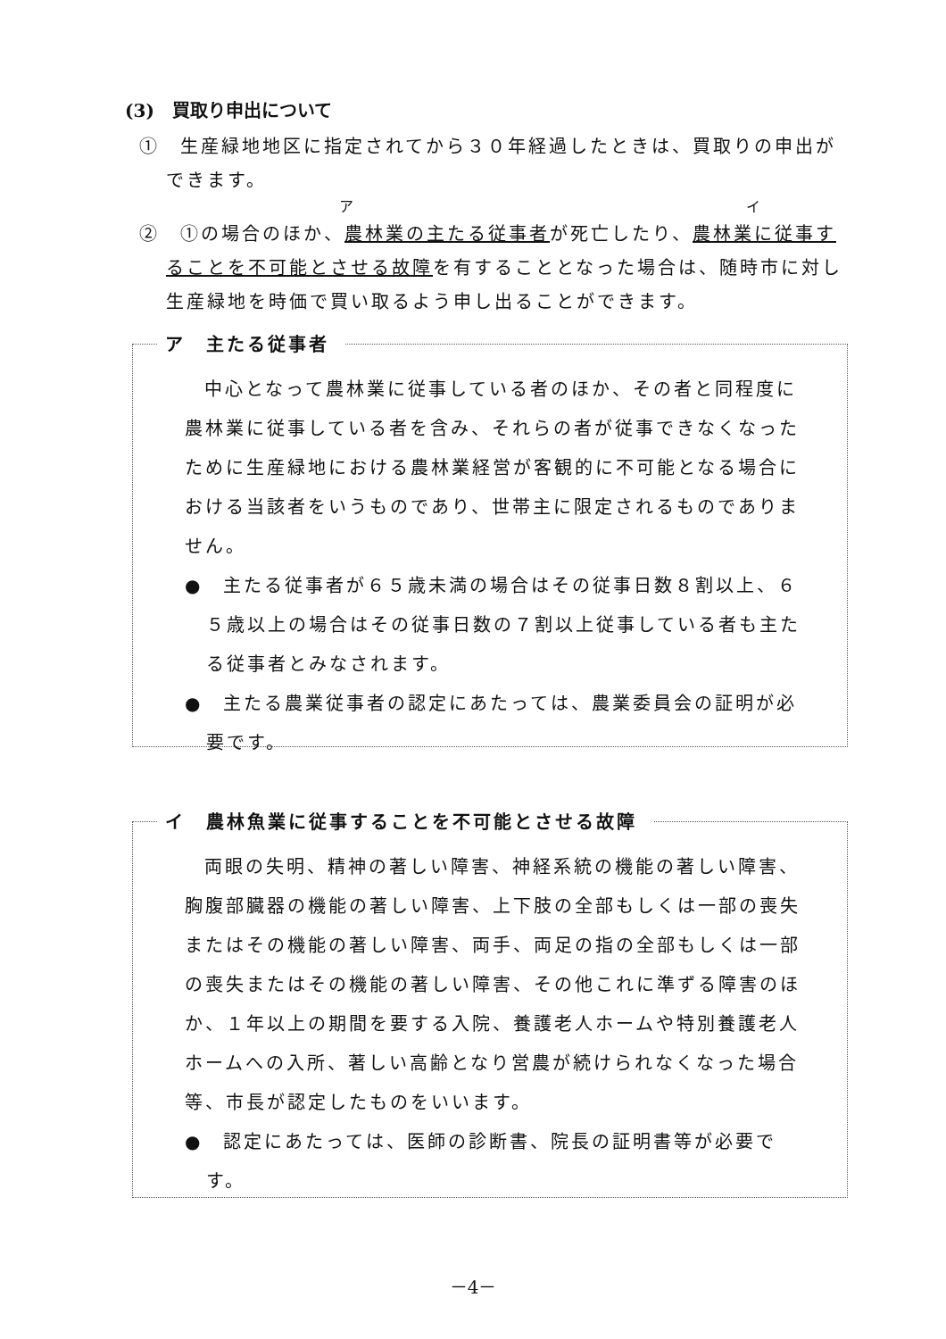(3)　買取り申出について
①　生産緑地地区に指定されてから３０年経過したときは、買取りの申出ができます。
ア　　　　　　　　　　　　　　　　　　　　　　　イ
②　①の場合のほか、農林業の主たる従事者が死亡したり、農林業に従事することを不可能とさせる故障を有することとなった場合は、随時市に対し生産緑地を時価で買い取るよう申し出ることができます。
ア　主たる従事者
中心となって農林業に従事している者のほか、その者と同程度に農林業に従事している者を含み、それらの者が従事できなくなったために生産緑地における農林業経営が客観的に不可能となる場合における当該者をいうものであり、世帯主に限定されるものでありません。
●　主たる従事者が６５歳未満の場合はその従事日数８割以上、６５歳以上の場合はその従事日数の７割以上従事している者も主たる従事者とみなされます。
●　主たる農業従事者の認定にあたっては、農業委員会の証明が必要です。
イ　農林魚業に従事することを不可能とさせる故障
両眼の失明、精神の著しい障害、神経系統の機能の著しい障害、胸腹部臓器の機能の著しい障害、上下肢の全部もしくは一部の喪失またはその機能の著しい障害、両手、両足の指の全部もしくは一部の喪失またはその機能の著しい障害、その他これに準ずる障害のほか、１年以上の期間を要する入院、養護老人ホームや特別養護老人ホームへの入所、著しい高齢となり営農が続けられなくなった場合等、市長が認定したものをいいます。
●　認定にあたっては、医師の診断書、院長の証明書等が必要です。
－4－